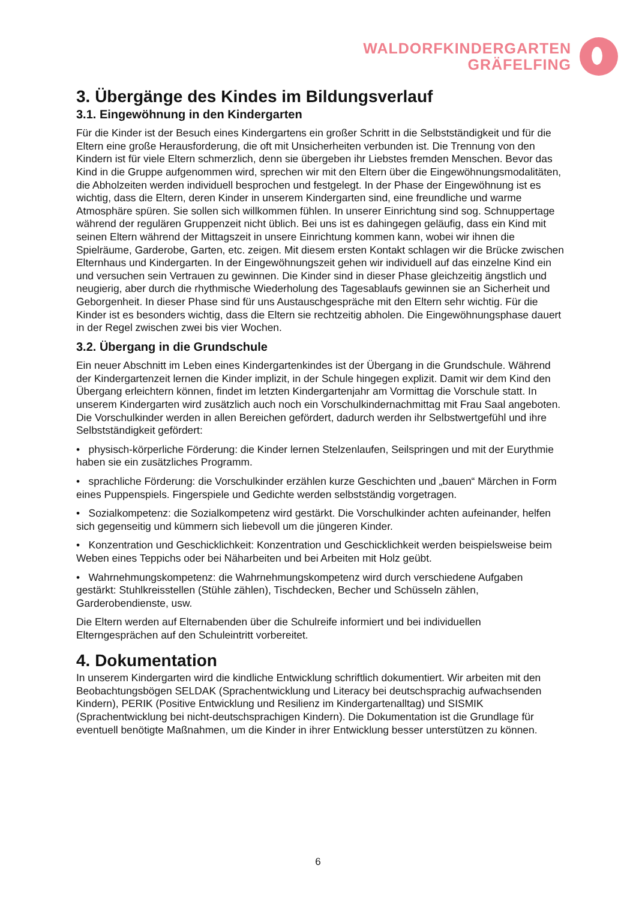WALDORFKINDERGARTEN
GRÄFELFING
3. Übergänge des Kindes im Bildungsverlauf
3.1. Eingewöhnung in den Kindergarten
Für die Kinder ist der Besuch eines Kindergartens ein großer Schritt in die Selbstständigkeit und für die Eltern eine große Herausforderung, die oft mit Unsicherheiten verbunden ist. Die Trennung von den Kindern ist für viele Eltern schmerzlich, denn sie übergeben ihr Liebstes fremden Menschen. Bevor das Kind in die Gruppe aufgenommen wird, sprechen wir mit den Eltern über die Eingewöhnungsmodalitäten, die Abholzeiten werden individuell besprochen und festgelegt. In der Phase der Eingewöhnung ist es wichtig, dass die Eltern, deren Kinder in unserem Kindergarten sind, eine freundliche und warme Atmosphäre spüren. Sie sollen sich willkommen fühlen. In unserer Einrichtung sind sog. Schnuppertage während der regulären Gruppenzeit nicht üblich. Bei uns ist es dahingegen geläufig, dass ein Kind mit seinen Eltern während der Mittagszeit in unsere Einrichtung kommen kann, wobei wir ihnen die Spielräume, Garderobe, Garten, etc. zeigen. Mit diesem ersten Kontakt schlagen wir die Brücke zwischen Elternhaus und Kindergarten. In der Eingewöhnungszeit gehen wir individuell auf das einzelne Kind ein und versuchen sein Vertrauen zu gewinnen. Die Kinder sind in dieser Phase gleichzeitig ängstlich und neugierig, aber durch die rhythmische Wiederholung des Tagesablaufs gewinnen sie an Sicherheit und Geborgenheit. In dieser Phase sind für uns Austauschgespräche mit den Eltern sehr wichtig. Für die Kinder ist es besonders wichtig, dass die Eltern sie rechtzeitig abholen. Die Eingewöhnungsphase dauert in der Regel zwischen zwei bis vier Wochen.
3.2. Übergang in die Grundschule
Ein neuer Abschnitt im Leben eines Kindergartenkindes ist der Übergang in die Grundschule. Während der Kindergartenzeit lernen die Kinder implizit, in der Schule hingegen explizit. Damit wir dem Kind den Übergang erleichtern können, findet im letzten Kindergartenjahr am Vormittag die Vorschule statt. In unserem Kindergarten wird zusätzlich auch noch ein Vorschulkindernachmittag mit Frau Saal angeboten. Die Vorschulkinder werden in allen Bereichen gefördert, dadurch werden ihr Selbstwertgefühl und ihre Selbstständigkeit gefördert:
• physisch-körperliche Förderung: die Kinder lernen Stelzenlaufen, Seilspringen und mit der Eurythmie haben sie ein zusätzliches Programm.
• sprachliche Förderung: die Vorschulkinder erzählen kurze Geschichten und „bauen“ Märchen in Form eines Puppenspiels. Fingerspiele und Gedichte werden selbstständig vorgetragen.
• Sozialkompetenz: die Sozialkompetenz wird gestärkt. Die Vorschulkinder achten aufeinander, helfen sich gegenseitig und kümmern sich liebevoll um die jüngeren Kinder.
• Konzentration und Geschicklichkeit: Konzentration und Geschicklichkeit werden beispielsweise beim Weben eines Teppichs oder bei Näharbeiten und bei Arbeiten mit Holz geübt.
• Wahrnehmungskompetenz: die Wahrnehmungskompetenz wird durch verschiedene Aufgaben gestärkt: Stuhlkreisstellen (Stühle zählen), Tischdecken, Becher und Schüsseln zählen, Garderobendienste, usw.
Die Eltern werden auf Elternabenden über die Schulreife informiert und bei individuellen Elterngesprächen auf den Schuleintritt vorbereitet.
4. Dokumentation
In unserem Kindergarten wird die kindliche Entwicklung schriftlich dokumentiert. Wir arbeiten mit den Beobachtungsbögen SELDAK (Sprachentwicklung und Literacy bei deutschsprachig aufwachsenden Kindern), PERIK (Positive Entwicklung und Resilienz im Kindergartenalltag) und SISMIK (Sprachentwicklung bei nicht-deutschsprachigen Kindern). Die Dokumentation ist die Grundlage für eventuell benötigte Maßnahmen, um die Kinder in ihrer Entwicklung besser unterstützen zu können.
6